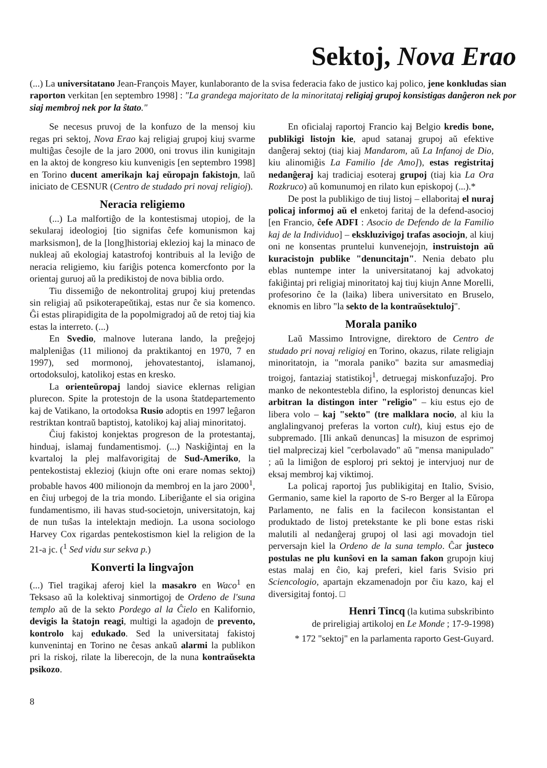Sektoj, Nova Erao
(...) La universitatano Jean-François Mayer, kunlaboranto de la svisa federacia fako de justico kaj polico, jene konkludas sian raporton verkitan [en septembro 1998] : "La grandega majoritato de la minoritataj religiaj grupoj konsistigas danĝeron nek por siaj membroj nek por la ŝtato."
Se necesus pruvoj de la konfuzo de la mensoj kiu regas pri sektoj, Nova Erao kaj religiaj grupoj kiuj svarme multiĝas ĉesojle de la jaro 2000, oni trovus ilin kunigitajn en la aktoj de kongreso kiu kunvenigis [en septembro 1998] en Torino ducent amerikajn kaj eŭropajn fakistojn, laŭ iniciato de CESNUR (Centro de studado pri novaj religioj).
Neracia religiemo
(...) La malfortiĝo de la kontestismaj utopioj, de la sekularaj ideologioj [tio signifas ĉefe komunismon kaj marksismon], de la [long]historiaj eklezioj kaj la minaco de nukleaj aŭ ekologiaj katastrofoj kontribuis al la leviĝo de neracia religiemo, kiu fariĝis potenca komercfonto por la orientaj guruoj aŭ la predikistoj de nova biblia ordo.
Tiu dissemiĝo de nekontrolitaj grupoj kiuj pretendas sin religiaj aŭ psikoterapeŭtikaj, estas nur ĉe sia komenco. Ĝi estas plirapidigita de la popolmigradoj aŭ de retoj tiaj kia estas la interreto. (...)
En Svedio, malnove luterana lando, la preĝejoj malpleniĝas (11 milionoj da praktikantoj en 1970, 7 en 1997), sed mormonoj, jehovatestantoj, islamanoj, ortodoksuloj, katolikoj estas en kresko.
La orienteŭropaj landoj siavice eklernas religian plurecon. Spite la protestojn de la usona ŝtatdepartemento kaj de Vatikano, la ortodoksa Rusio adoptis en 1997 leĝaron restriktan kontraŭ baptistoj, katolikoj kaj aliaj minoritatoj.
Ĉiuj fakistoj konjektas progreson de la protestantaj, hinduaj, islamaj fundamentismoj. (...) Naskiĝintaj en la kvartaloj la plej malfavorigitaj de Sud-Ameriko, la pentekostistaj eklezioj (kiujn ofte oni erare nomas sektoj) probable havos 400 milionojn da membroj en la jaro 2000<sup>1</sup>, en ĉiuj urbegoj de la tria mondo. Liberiĝante el sia origina fundamentismo, ili havas stud-societojn, universitatojn, kaj de nun tuŝas la intelektajn mediojn. La usona sociologo Harvey Cox rigardas pentekostismon kiel la religion de la 21-a jc. (<sup>1</sup> Sed vidu sur sekva p.)
Konverti la lingvaĵon
(...) Tiel tragikaj aferoj kiel la masakro en Waco<sup>1</sup> en Teksaso aŭ la kolektivaj sinmortigoj de Ordeno de l'suna templo aŭ de la sekto Pordego al la Ĉielo en Kalifornio, devigis la ŝtatojn reagi, multigi la agadojn de prevento, kontrolo kaj edukado. Sed la universitataj fakistoj kunvenintaj en Torino ne ĉesas ankaŭ alarmi la publikon pri la riskoj, rilate la liberecojn, de la nuna kontraŭsekta psikozo.
8
En oficialaj raportoj Francio kaj Belgio kredis bone, publikigi listojn kie, apud satanaj grupoj aŭ efektive danĝeraj sektoj (tiaj kiaj Mandarom, aŭ La Infanoj de Dio, kiu alinomiĝis La Familio [de Amo]), estas registritaj nedanĝeraj kaj tradiciaj esoteraj grupoj (tiaj kia La Ora Rozkruco) aŭ komunumoj en rilato kun episkopoj (...).*
De post la publikigo de tiuj listoj – ellaboritaj el nuraj policaj informoj aŭ el enketoj faritaj de la defend-asocioj [en Francio, ĉefe ADFI : Asocio de Defendo de la Familio kaj de la Individuo] – ekskluzivigoj trafas asociojn, al kiuj oni ne konsentas pruntelui kunvenejojn, instruistojn aŭ kuracistojn publike "denuncitajn". Nenia debato plu eblas nuntempe inter la universitatanoj kaj advokatoj fakiĝintaj pri religiaj minoritatoj kaj tiuj kiujn Anne Morelli, profesorino ĉe la (laika) libera universitato en Bruselo, eknomis en libro "la sekto de la kontraŭsektuloj".
Morala paniko
Laŭ Massimo Introvigne, direktoro de Centro de studado pri novaj religioj en Torino, okazus, rilate religiajn minoritatojn, ia "morala paniko" bazita sur amasmediaj troigoj, fantaziaj statistikoj<sup>1</sup>, detruegaj miskonfuzaĵoj. Pro manko de nekontestebla difino, la esploristoj denuncas kiel arbitran la distingon inter "religio" – kiu estus ejo de libera volo – kaj "sekto" (tre malklara nocio, al kiu la anglalingvanoj preferas la vorton cult), kiuj estus ejo de subpremado. [Ili ankaŭ denuncas] la misuzon de esprimoj tiel malprecizaj kiel "cerbolavado" aŭ "mensa manipulado" ; aŭ la limiĝon de esploroj pri sektoj je intervjuoj nur de eksaj membroj kaj viktimoj.
La policaj raportoj ĵus publikigitaj en Italio, Svisio, Germanio, same kiel la raporto de S-ro Berger al la Eŭropa Parlamento, ne falis en la facilecon konsistantan el produktado de listoj pretekstante ke pli bone estas riski malutili al nedanĝeraj grupoj ol lasi agi movadojn tiel perversajn kiel la Ordeno de la suna templo. Ĉar justeco postulas ne plu kunŝovi en la saman fakon grupojn kiuj estas malaj en ĉio, kaj preferi, kiel faris Svisio pri Sciencologio, apartajn ekzamenadojn por ĉiu kazo, kaj el diversigitaj fontoj. □
Henri Tincq (la kutima subskribinto
de prireligiaj artikoloj en Le Monde ; 17-9-1998)
* 172 "sektoj" en la parlamenta raporto Gest-Guyard.